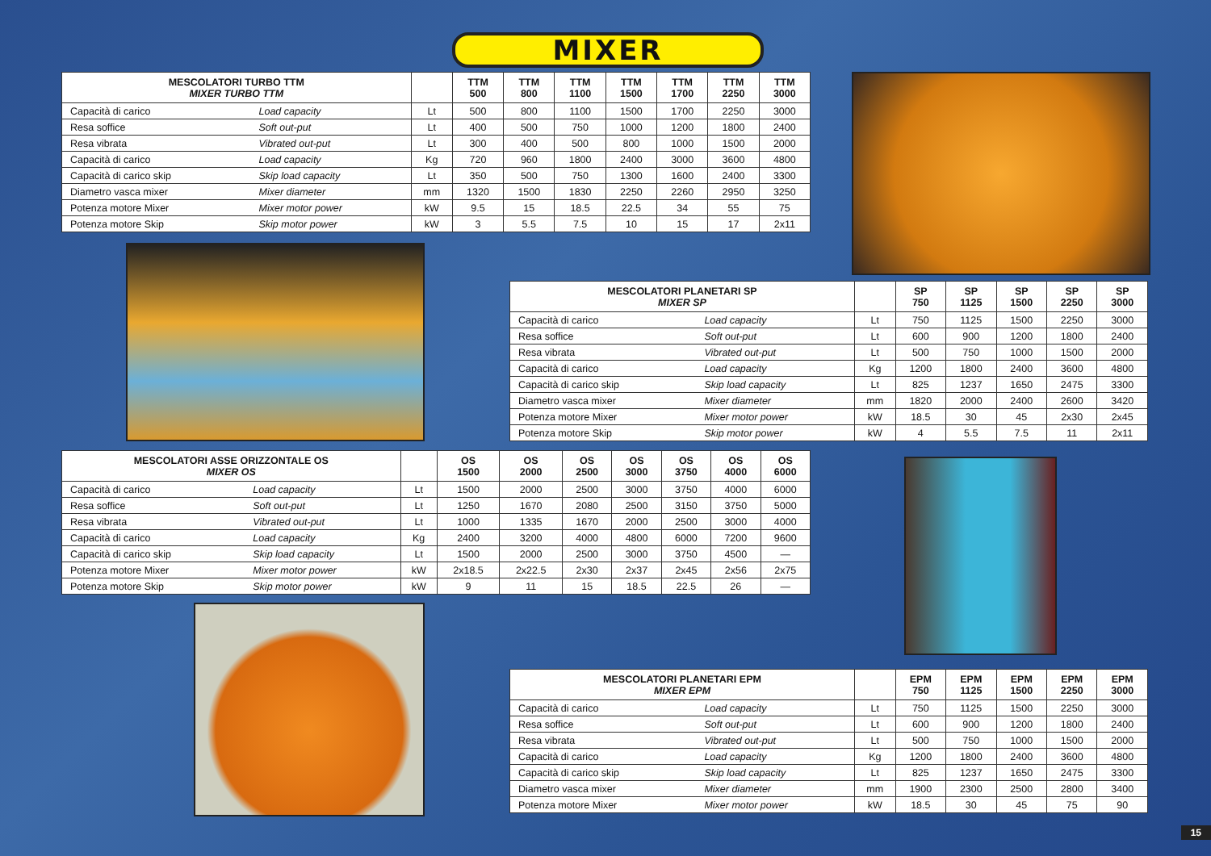MIXER
| MESCOLATORI TURBO TTM MIXER TURBO TTM | | | TTM 500 | TTM 800 | TTM 1100 | TTM 1500 | TTM 1700 | TTM 2250 | TTM 3000 |
| --- | --- | --- | --- | --- | --- | --- | --- | --- | --- |
| Capacità di carico | Load capacity | Lt | 500 | 800 | 1100 | 1500 | 1700 | 2250 | 3000 |
| Resa soffice | Soft out-put | Lt | 400 | 500 | 750 | 1000 | 1200 | 1800 | 2400 |
| Resa vibrata | Vibrated out-put | Lt | 300 | 400 | 500 | 800 | 1000 | 1500 | 2000 |
| Capacità di carico | Load capacity | Kg | 720 | 960 | 1800 | 2400 | 3000 | 3600 | 4800 |
| Capacità di carico skip | Skip load capacity | Lt | 350 | 500 | 750 | 1300 | 1600 | 2400 | 3300 |
| Diametro vasca mixer | Mixer diameter | mm | 1320 | 1500 | 1830 | 2250 | 2260 | 2950 | 3250 |
| Potenza motore Mixer | Mixer motor power | kW | 9.5 | 15 | 18.5 | 22.5 | 34 | 55 | 75 |
| Potenza motore Skip | Skip motor power | kW | 3 | 5.5 | 7.5 | 10 | 15 | 17 | 2x11 |
| MESCOLATORI PLANETARI SP MIXER SP | | | SP 750 | SP 1125 | SP 1500 | SP 2250 | SP 3000 |
| --- | --- | --- | --- | --- | --- | --- | --- |
| Capacità di carico | Load capacity | Lt | 750 | 1125 | 1500 | 2250 | 3000 |
| Resa soffice | Soft out-put | Lt | 600 | 900 | 1200 | 1800 | 2400 |
| Resa vibrata | Vibrated out-put | Lt | 500 | 750 | 1000 | 1500 | 2000 |
| Capacità di carico | Load capacity | Kg | 1200 | 1800 | 2400 | 3600 | 4800 |
| Capacità di carico skip | Skip load capacity | Lt | 825 | 1237 | 1650 | 2475 | 3300 |
| Diametro vasca mixer | Mixer diameter | mm | 1820 | 2000 | 2400 | 2600 | 3420 |
| Potenza motore Mixer | Mixer motor power | kW | 18.5 | 30 | 45 | 2x30 | 2x45 |
| Potenza motore Skip | Skip motor power | kW | 4 | 5.5 | 7.5 | 11 | 2x11 |
| MESCOLATORI ASSE ORIZZONTALE OS MIXER OS | | | OS 1500 | OS 2000 | OS 2500 | OS 3000 | OS 3750 | OS 4000 | OS 6000 |
| --- | --- | --- | --- | --- | --- | --- | --- | --- | --- |
| Capacità di carico | Load capacity | Lt | 1500 | 2000 | 2500 | 3000 | 3750 | 4000 | 6000 |
| Resa soffice | Soft out-put | Lt | 1250 | 1670 | 2080 | 2500 | 3150 | 3750 | 5000 |
| Resa vibrata | Vibrated out-put | Lt | 1000 | 1335 | 1670 | 2000 | 2500 | 3000 | 4000 |
| Capacità di carico | Load capacity | Kg | 2400 | 3200 | 4000 | 4800 | 6000 | 7200 | 9600 |
| Capacità di carico skip | Skip load capacity | Lt | 1500 | 2000 | 2500 | 3000 | 3750 | 4500 | — |
| Potenza motore Mixer | Mixer motor power | kW | 2x18.5 | 2x22.5 | 2x30 | 2x37 | 2x45 | 2x56 | 2x75 |
| Potenza motore Skip | Skip motor power | kW | 9 | 11 | 15 | 18.5 | 22.5 | 26 | — |
| MESCOLATORI PLANETARI EPM MIXER EPM | | | EPM 750 | EPM 1125 | EPM 1500 | EPM 2250 | EPM 3000 |
| --- | --- | --- | --- | --- | --- | --- | --- |
| Capacità di carico | Load capacity | Lt | 750 | 1125 | 1500 | 2250 | 3000 |
| Resa soffice | Soft out-put | Lt | 600 | 900 | 1200 | 1800 | 2400 |
| Resa vibrata | Vibrated out-put | Lt | 500 | 750 | 1000 | 1500 | 2000 |
| Capacità di carico | Load capacity | Kg | 1200 | 1800 | 2400 | 3600 | 4800 |
| Capacità di carico skip | Skip load capacity | Lt | 825 | 1237 | 1650 | 2475 | 3300 |
| Diametro vasca mixer | Mixer diameter | mm | 1900 | 2300 | 2500 | 2800 | 3400 |
| Potenza motore Mixer | Mixer motor power | kW | 18.5 | 30 | 45 | 75 | 90 |
15